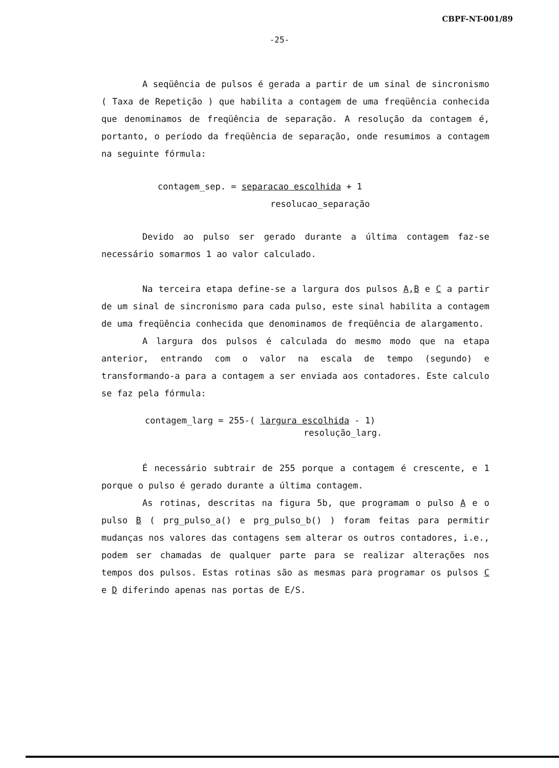CBPF-NT-001/89
-25-
A seqüência de pulsos é gerada a partir de um sinal de sincronismo ( Taxa de Repetição ) que habilita a contagem de uma freqüência conhecida que denominamos de freqüência de separação. A resolução da contagem é, portanto, o período da freqüência de separação, onde resumimos a contagem na seguinte fórmula:
contagem_sep. = separacao escolhida + 1
resolucao_separação
Devido ao pulso ser gerado durante a última contagem faz-se necessário somarmos 1 ao valor calculado.
Na terceira etapa define-se a largura dos pulsos A,B e C a partir de um sinal de sincronismo para cada pulso, este sinal habilita a contagem de uma freqüência conhecida que denominamos de freqüência de alargamento.
A largura dos pulsos é calculada do mesmo modo que na etapa anterior, entrando com o valor na escala de tempo (segundo) e transformando-a para a contagem a ser enviada aos contadores. Este calculo se faz pela fórmula:
contagem_larg = 255-( largura escolhida - 1)
resolução_larg.
É necessário subtrair de 255 porque a contagem é crescente, e 1 porque o pulso é gerado durante a última contagem.
As rotinas, descritas na figura 5b, que programam o pulso A e o pulso B ( prg_pulso_a() e prg_pulso_b() ) foram feitas para permitir mudanças nos valores das contagens sem alterar os outros contadores, i.e., podem ser chamadas de qualquer parte para se realizar alterações nos tempos dos pulsos. Estas rotinas são as mesmas para programar os pulsos C e D diferindo apenas nas portas de E/S.